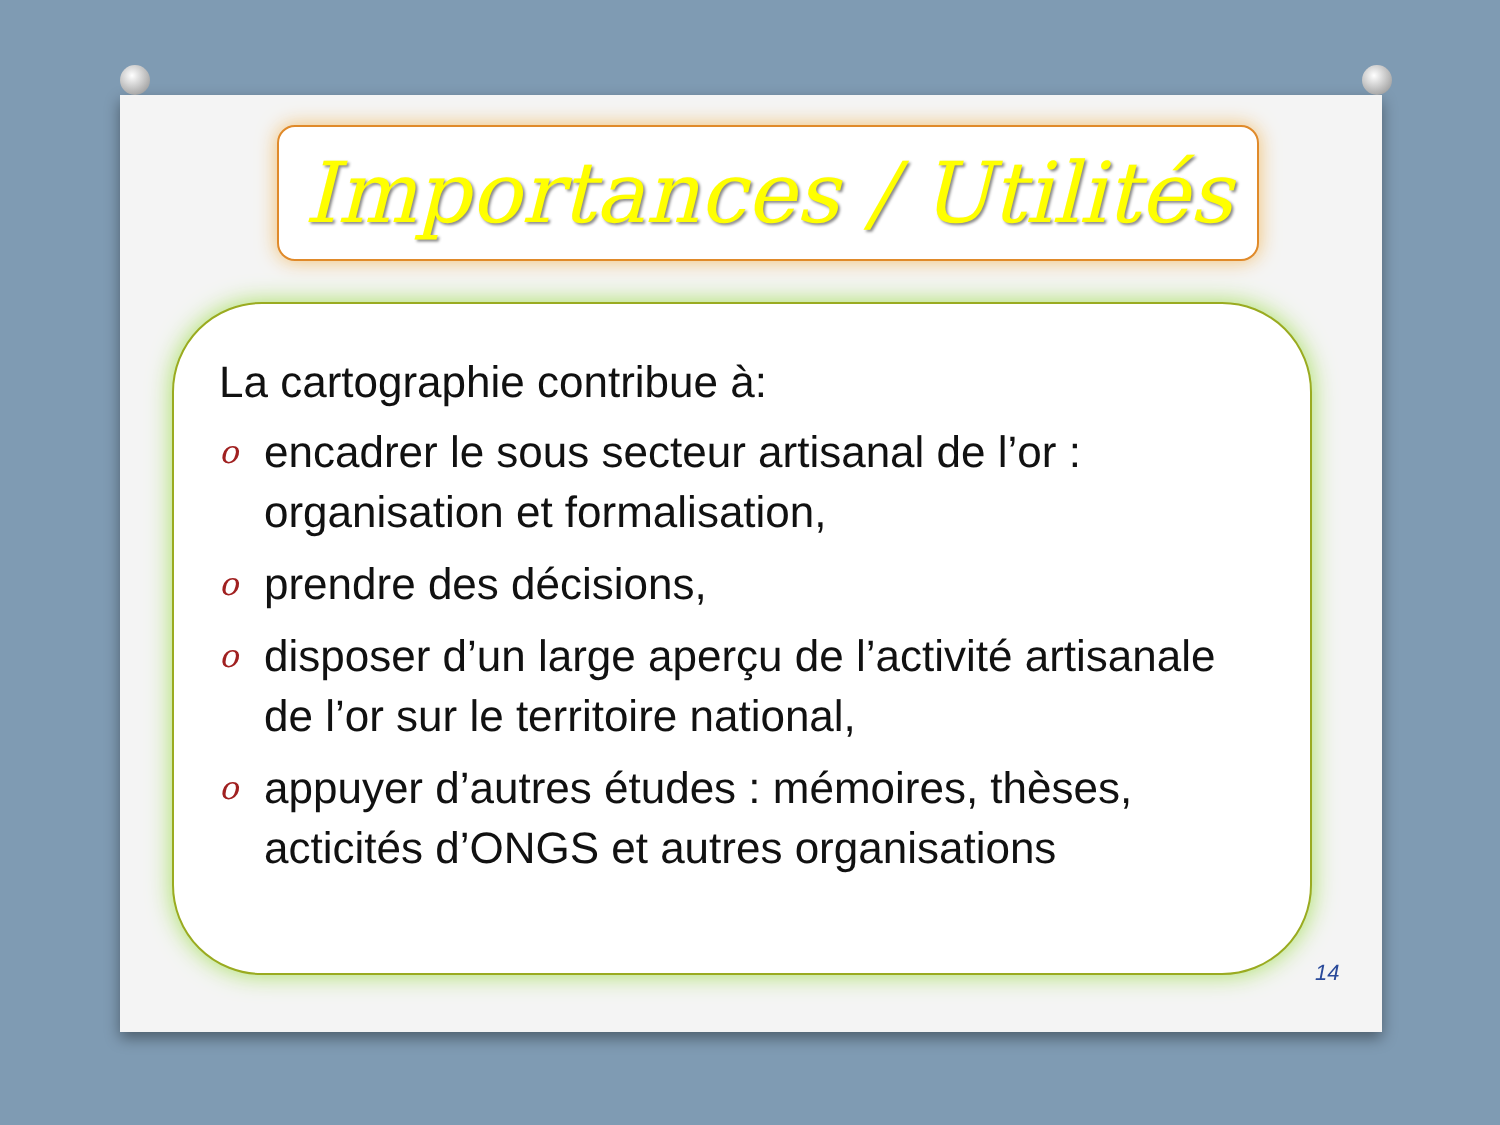Importances / Utilités
La cartographie contribue à:
o
encadrer le sous secteur artisanal de l’or : organisation et formalisation,
o
prendre des décisions,
o
disposer d’un large aperçu de l’activité artisanale de l’or sur le territoire national,
o
appuyer d’autres études : mémoires, thèses, acticités d’ONGS et autres organisations
14